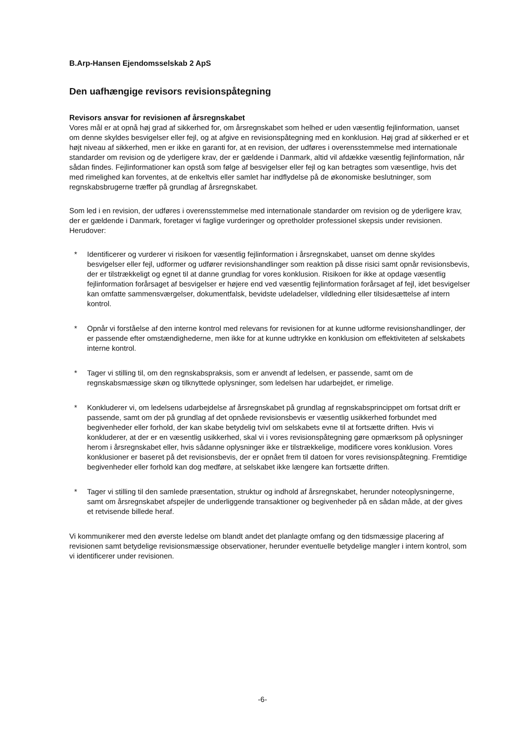B.Arp-Hansen Ejendomsselskab 2 ApS
Den uafhængige revisors revisionspåtegning
Revisors ansvar for revisionen af årsregnskabet
Vores mål er at opnå høj grad af sikkerhed for, om årsregnskabet som helhed er uden væsentlig fejlinformation, uanset om denne skyldes besvigelser eller fejl, og at afgive en revisionspåtegning med en konklusion. Høj grad af sikkerhed er et højt niveau af sikkerhed, men er ikke en garanti for, at en revision, der udføres i overensstemmelse med internationale standarder om revision og de yderligere krav, der er gældende i Danmark, altid vil afdække væsentlig fejlinformation, når sådan findes. Fejlinformationer kan opstå som følge af besvigelser eller fejl og kan betragtes som væsentlige, hvis det med rimelighed kan forventes, at de enkeltvis eller samlet har indflydelse på de økonomiske beslutninger, som regnskabsbrugerne træffer på grundlag af årsregnskabet.
Som led i en revision, der udføres i overensstemmelse med internationale standarder om revision og de yderligere krav, der er gældende i Danmark, foretager vi faglige vurderinger og opretholder professionel skepsis under revisionen. Herudover:
* Identificerer og vurderer vi risikoen for væsentlig fejlinformation i årsregnskabet, uanset om denne skyldes besvigelser eller fejl, udformer og udfører revisionshandlinger som reaktion på disse risici samt opnår revisionsbevis, der er tilstrækkeligt og egnet til at danne grundlag for vores konklusion. Risikoen for ikke at opdage væsentlig fejlinformation forårsaget af besvigelser er højere end ved væsentlig fejlinformation forårsaget af fejl, idet besvigelser kan omfatte sammensværgelser, dokumentfalsk, bevidste udeladelser, vildledning eller tilsidesættelse af intern kontrol.
* Opnår vi forståelse af den interne kontrol med relevans for revisionen for at kunne udforme revisionshandlinger, der er passende efter omstændighederne, men ikke for at kunne udtrykke en konklusion om effektiviteten af selskabets interne kontrol.
* Tager vi stilling til, om den regnskabspraksis, som er anvendt af ledelsen, er passende, samt om de regnskabsmæssige skøn og tilknyttede oplysninger, som ledelsen har udarbejdet, er rimelige.
* Konkluderer vi, om ledelsens udarbejdelse af årsregnskabet på grundlag af regnskabsprincippet om fortsat drift er passende, samt om der på grundlag af det opnåede revisionsbevis er væsentlig usikkerhed forbundet med begivenheder eller forhold, der kan skabe betydelig tvivl om selskabets evne til at fortsætte driften. Hvis vi konkluderer, at der er en væsentlig usikkerhed, skal vi i vores revisionspåtegning gøre opmærksom på oplysninger herom i årsregnskabet eller, hvis sådanne oplysninger ikke er tilstrækkelige, modificere vores konklusion. Vores konklusioner er baseret på det revisionsbevis, der er opnået frem til datoen for vores revisionspåtegning. Fremtidige begivenheder eller forhold kan dog medføre, at selskabet ikke længere kan fortsætte driften.
* Tager vi stilling til den samlede præsentation, struktur og indhold af årsregnskabet, herunder noteoplysningerne, samt om årsregnskabet afspejler de underliggende transaktioner og begivenheder på en sådan måde, at der gives et retvisende billede heraf.
Vi kommunikerer med den øverste ledelse om blandt andet det planlagte omfang og den tidsmæssige placering af revisionen samt betydelige revisionsmæssige observationer, herunder eventuelle betydelige mangler i intern kontrol, som vi identificerer under revisionen.
-6-